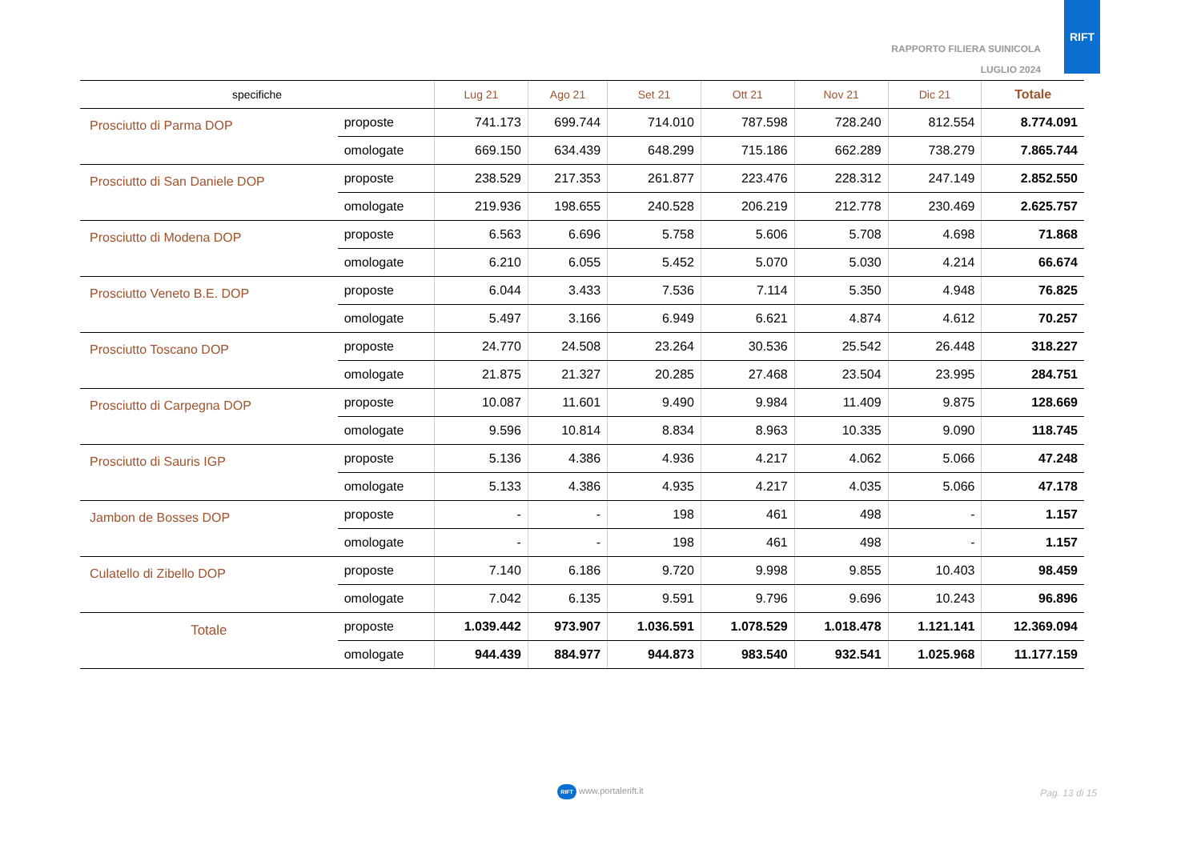RAPPORTO FILIERA SUINICOLA
LUGLIO 2024
RIFT
| specifiche | | Lug 21 | Ago 21 | Set 21 | Ott 21 | Nov 21 | Dic 21 | Totale |
| --- | --- | --- | --- | --- | --- | --- | --- | --- |
| Prosciutto di Parma DOP | proposte | 741.173 | 699.744 | 714.010 | 787.598 | 728.240 | 812.554 | 8.774.091 |
| | omologate | 669.150 | 634.439 | 648.299 | 715.186 | 662.289 | 738.279 | 7.865.744 |
| Prosciutto di San Daniele DOP | proposte | 238.529 | 217.353 | 261.877 | 223.476 | 228.312 | 247.149 | 2.852.550 |
| | omologate | 219.936 | 198.655 | 240.528 | 206.219 | 212.778 | 230.469 | 2.625.757 |
| Prosciutto di Modena DOP | proposte | 6.563 | 6.696 | 5.758 | 5.606 | 5.708 | 4.698 | 71.868 |
| | omologate | 6.210 | 6.055 | 5.452 | 5.070 | 5.030 | 4.214 | 66.674 |
| Prosciutto Veneto B.E. DOP | proposte | 6.044 | 3.433 | 7.536 | 7.114 | 5.350 | 4.948 | 76.825 |
| | omologate | 5.497 | 3.166 | 6.949 | 6.621 | 4.874 | 4.612 | 70.257 |
| Prosciutto Toscano DOP | proposte | 24.770 | 24.508 | 23.264 | 30.536 | 25.542 | 26.448 | 318.227 |
| | omologate | 21.875 | 21.327 | 20.285 | 27.468 | 23.504 | 23.995 | 284.751 |
| Prosciutto di Carpegna DOP | proposte | 10.087 | 11.601 | 9.490 | 9.984 | 11.409 | 9.875 | 128.669 |
| | omologate | 9.596 | 10.814 | 8.834 | 8.963 | 10.335 | 9.090 | 118.745 |
| Prosciutto di Sauris IGP | proposte | 5.136 | 4.386 | 4.936 | 4.217 | 4.062 | 5.066 | 47.248 |
| | omologate | 5.133 | 4.386 | 4.935 | 4.217 | 4.035 | 5.066 | 47.178 |
| Jambon de Bosses DOP | proposte | - | - | 198 | 461 | 498 | - | 1.157 |
| | omologate | - | - | 198 | 461 | 498 | - | 1.157 |
| Culatello di Zibello DOP | proposte | 7.140 | 6.186 | 9.720 | 9.998 | 9.855 | 10.403 | 98.459 |
| | omologate | 7.042 | 6.135 | 9.591 | 9.796 | 9.696 | 10.243 | 96.896 |
| Totale | proposte | 1.039.442 | 973.907 | 1.036.591 | 1.078.529 | 1.018.478 | 1.121.141 | 12.369.094 |
| | omologate | 944.439 | 884.977 | 944.873 | 983.540 | 932.541 | 1.025.968 | 11.177.159 |
Pag. 13 di 15 RIFT www.portalerift.it